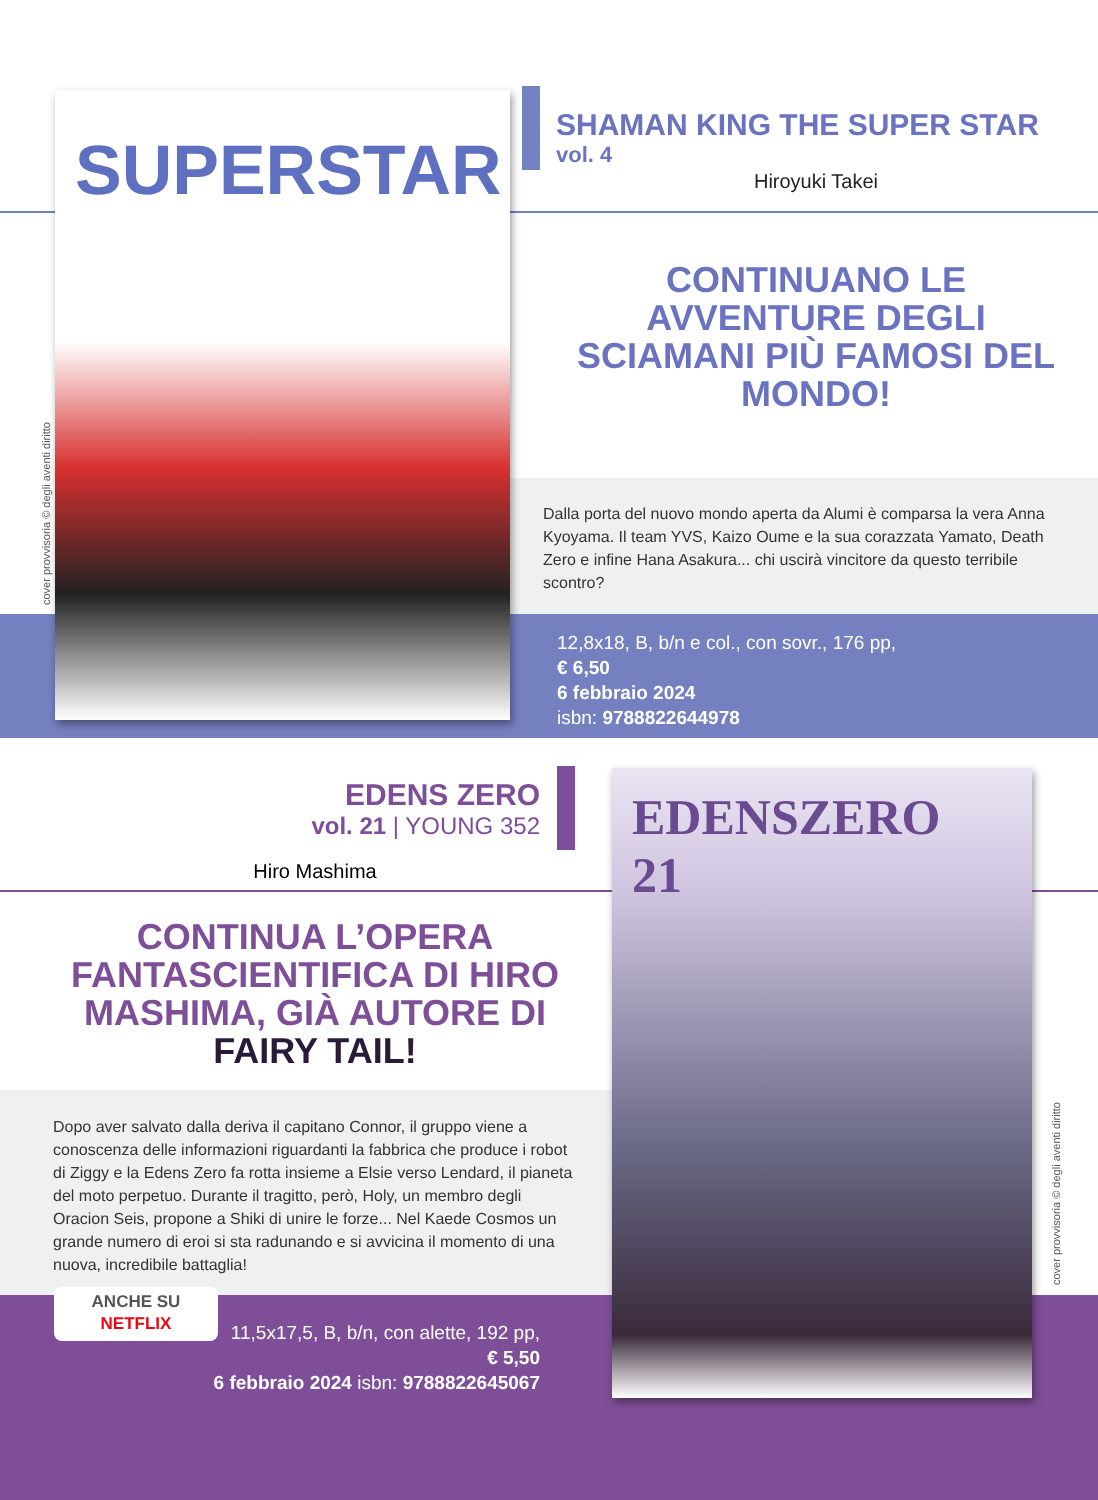SUPERSTAR
cover provvisoria © degli aventi diritto
SHAMAN KING THE SUPER STAR
vol. 4
Hiroyuki Takei
CONTINUANO LE AVVENTURE DEGLI SCIAMANI PIÙ FAMOSI DEL MONDO!
Dalla porta del nuovo mondo aperta da Alumi è comparsa la vera Anna Kyoyama. Il team YVS, Kaizo Oume e la sua corazzata Yamato, Death Zero e infine Hana Asakura... chi uscirà vincitore da questo terribile scontro?
12,8x18, B, b/n e col., con sovr., 176 pp,
€ 6,50
6 febbraio 2024
isbn: 9788822644978
EDENS ZERO
vol. 21 | YOUNG 352
Hiro Mashima
CONTINUA L’OPERA FANTASCIENTIFICA DI HIRO MASHIMA, GIÀ AUTORE DI FAIRY TAIL!
Dopo aver salvato dalla deriva il capitano Connor, il gruppo viene a conoscenza delle informazioni riguardanti la fabbrica che produce i robot di Ziggy e la Edens Zero fa rotta insieme a Elsie verso Lendard, il pianeta del moto perpetuo. Durante il tragitto, però, Holy, un membro degli Oracion Seis, propone a Shiki di unire le forze... Nel Kaede Cosmos un grande numero di eroi si sta radunando e si avvicina il momento di una nuova, incredibile battaglia!
ANCHE SU
NETFLIX
11,5x17,5, B, b/n, con alette, 192 pp,
€ 5,50
6 febbraio 2024 isbn: 9788822645067
EDENSZERO
21
cover provvisoria © degli aventi diritto